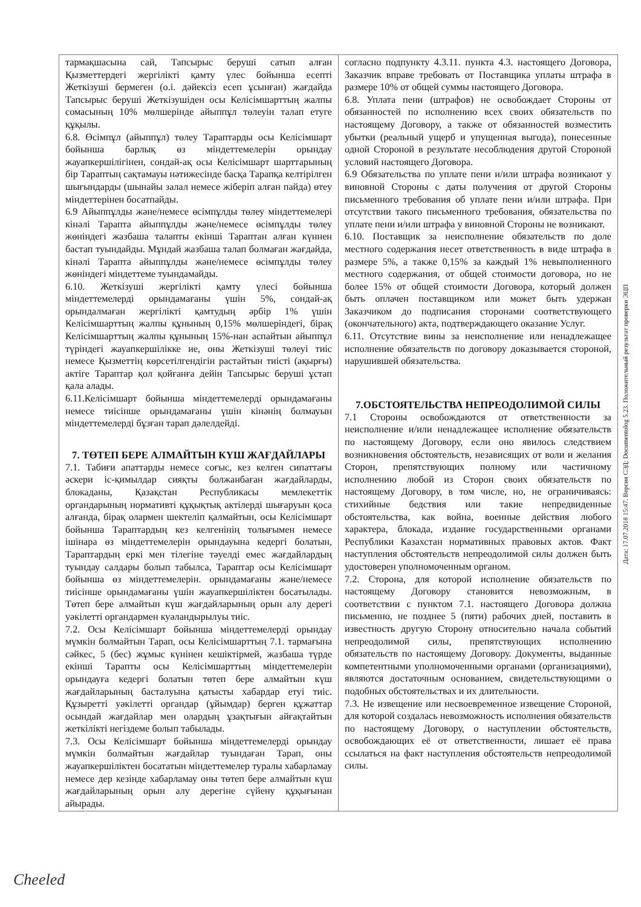| тармақшасына сай, Тапсырыс беруші сатып алған Қызметтердегі жергілікті қамту үлес бойынша есепті Жеткізуші бермеген (о.і. дәйексіз есеп ұсынған) жағдайда Тапсырыс беруші Жеткізушіден осы Келісімшарттың жалпы сомасының 10% мөлшерінде айыппұл төлеуін талап етуге құқылы. 6.8. Өсімпұл (айыппұл) төлеу Тараптарды осы Келісімшарт бойынша барлық өз міндеттемелерін орындау жауапкершілігінен, сондай-ақ осы Келісімшарт шарттарының бір Тараптың сақтамауы нәтижесінде басқа Тарапқа келтірілген шығындарды (шынайы залал немесе жіберіп алған пайда) өтеу міндеттерінен босатпайды. 6.9 Айыппұлды және/немесе өсімпұлды төлеу міндеттемелері кінәлі Тарапта айыппұлды және/немесе өсімпұлды төлеу жөніндегі жазбаша талапты екінші Тараптан алған күннен бастап туындайды. Мұндай жазбаша талап болмаған жағдайда, кінәлі Тарапта айыппұлды және/немесе өсімпұлды төлеу жөніндегі міндеттеме туындамайды. 6.10. Жеткізуші жергілікті қамту үлесі бойынша міндеттемелерді орындамағаны үшін 5%, сондай-ақ орындалмаған жергілікті қамтудың әрбір 1% үшін Келісімшарттың жалпы құнының 0,15% мөлшеріндегі, бірақ Келісімшарттың жалпы құнының 15%-нан аспайтын айыппұл түріндегі жауапкершілікке ие, оны Жеткізуші төлеуі тиіс немесе Қызметтің көрсетілгендігін растайтын тиісті (ақырғы) актіге Тараптар қол қойғанға дейін Тапсырыс беруші ұстап қала алады. 6.11.Келісімшарт бойынша міндеттемелерді орындамағаны немесе тиісінше орындамағаны үшін кінәнің болмауын міндеттемелерді бұзған тарап дәлелдейді. 7. ТӨТЕП БЕРЕ АЛМАЙТЫН КҮШ ЖАҒДАЙЛАРЫ 7.1. Табиғи апаттарды немесе соғыс, кез келген сипаттағы әскери іс-қимылдар сияқты болжанбаған жағдайларды, блокаданы, Қазақстан Республикасы мемлекеттік органдарының нормативті құқықтық актілерді шығаруын қоса алғанда, бірақ олармен шектеліп қалмайтын, осы Келісімшарт бойынша Тараптардың кез келгенінің толығымен немесе ішінара өз міндеттемелерін орындауына кедергі болатын, Тараптардың еркі мен тілегіне тәуелді емес жағдайлардың туындау салдары болып табылса, Тараптар осы Келісімшарт бойынша өз міндеттемелерін. орындамағаны және/немесе тиісінше орындамағаны үшін жауапкершіліктен босатылады. Төтеп бере алмайтын күш жағдайларының орын алу дерегі уәкілетті органдармен куәландырылуы тиіс. 7.2. Осы Келісімшарт бойынша міндеттемелерді орындау мүмкін болмайтын Тарап, осы Келісімшарттың 7.1. тармағына сәйкес, 5 (бес) жұмыс күнінен кешіктірмей, жазбаша түрде екінші Тарапты осы Келісімшарттың міндеттемелерін орындауға кедергі болатын төтеп бере алмайтын күш жағдайларының басталуына қатысты хабардар етуі тиіс. Құзыретті уәкілетті органдар (ұйымдар) берген құжаттар осындай жағдайлар мен олардың ұзақтығын айғақтайтын жеткілікті негіздеме болып табылады. 7.3. Осы Келісімшарт бойынша міндеттемелерді орындау мүмкін болмайтын жағдайлар туындаған Тарап, оны жауапкершіліктен босататын міндеттемелер туралы хабарламау немесе дер кезінде хабарламау оны төтеп бере алмайтын күш жағдайларының орын алу дерегіне сүйену құқығынан айырады. | согласно подпункту 4.3.11. пункта 4.3. настоящего Договора, Заказчик вправе требовать от Поставщика уплаты штрафа в размере 10% от общей суммы настоящего Договора. 6.8. Уплата пени (штрафов) не освобождает Стороны от обязанностей по исполнению всех своих обязательств по настоящему Договору, а также от обязанностей возместить убытки (реальный ущерб и упущенная выгода), понесенные одной Стороной в результате несоблюдения другой Стороной условий настоящего Договора. 6.9 Обязательства по уплате пени и/или штрафа возникают у виновной Стороны с даты получения от другой Стороны письменного требования об уплате пени и/или штрафа. При отсутствии такого письменного требования, обязательства по уплате пени и/или штрафа у виновной Стороны не возникают. 6.10. Поставщик за неисполнение обязательств по доле местного содержания несет ответственность в виде штрафа в размере 5%, а также 0,15% за каждый 1% невыполненного местного содержания, от общей стоимости договора, но не более 15% от общей стоимости Договора, который должен быть оплачен поставщиком или может быть удержан Заказчиком до подписания сторонами соответствующего (окончательного) акта, подтверждающего оказание Услуг. 6.11. Отсутствие вины за неисполнение или ненадлежащее исполнение обязательств по договору доказывается стороной, нарушившей обязательства. 7.ОБСТОЯТЕЛЬСТВА НЕПРЕОДОЛИМОЙ СИЛЫ 7.1 Стороны освобождаются от ответственности за неисполнение и/или ненадлежащее исполнение обязательств по настоящему Договору, если оно явилось следствием возникновения обстоятельств, независящих от воли и желания Сторон, препятствующих полному или частичному исполнению любой из Сторон своих обязательств по настоящему Договору, в том числе, но, не ограничиваясь: стихийные бедствия или такие непредвиденные обстоятельства, как война, военные действия любого характера, блокада, издание государственными органами Республики Казахстан нормативных правовых актов. Факт наступления обстоятельств непреодолимой силы должен быть удостоверен уполномоченным органом. 7.2. Сторона, для которой исполнение обязательств по настоящему Договору становится невозможным, в соответствии с пунктом 7.1. настоящего Договора должна письменно, не позднее 5 (пяти) рабочих дней, поставить в известность другую Сторону относительно начала событий непреодолимой силы, препятствующих исполнению обязательств по настоящему Договору. Документы, выданные компетентными уполномоченными органами (организациями), являются достаточным основанием, свидетельствующими о подобных обстоятельствах и их длительности. 7.3. Не извещение или несвоевременное извещение Стороной, для которой создалась невозможность исполнения обязательств по настоящему Договору, о наступлении обстоятельств, освобождающих её от ответственности, лишает её права ссылаться на факт наступления обстоятельств непреодолимой силы. |
Дата: 17.07.2018 15:47. Версия СЭД: Documentolog 5.23. Положительный результат проверки ЭЦП
Cheeled